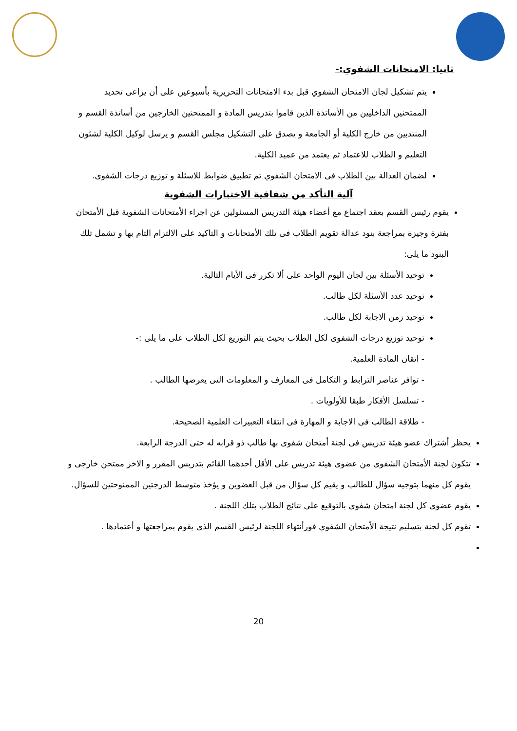ثانيا: الامتحانات الشفوي:-
يتم تشكيل لجان الامتحان الشفوي قبل بدء الامتحانات التحريرية بأسبوعين على أن يراعى تحديد الممتحنين الداخليين من الأساتذة الذين قاموا بتدريس المادة و الممتحنين الخارجين من أساتذة القسم و المنتدبين من خارج الكلية أو الجامعة و يصدق على التشكيل مجلس القسم و يرسل لوكيل الكلية لشئون التعليم و الطلاب للاعتماد ثم يعتمد من عميد الكلية.
لضمان العدالة بين الطلاب فى الامتحان الشفوي تم تطبيق ضوابط للاسئلة و توزيع درجات الشفوى.
آلية التأكد من شفافية الاختبارات الشفوية
يقوم رئيس القسم بعقد اجتماع مع أعضاء هيئة التدريس المسئولين عن اجراء الأمتحانات الشفوية قبل الأمتحان بفترة وجيزة بمراجعة بنود عدالة تقويم الطلاب فى تلك الأمتحانات و التاكيد على الالتزام التام بها و تشمل تلك البنود ما يلى:
توحيد الأسئلة بين لجان اليوم الواحد على ألا تكرر فى الأيام التالية.
توحيد عدد الأسئلة لكل طالب.
توحيد زمن الاجابة لكل طالب.
توحيد توزيع درجات الشفوى لكل الطلاب بحيث يتم التوزيع لكل الطلاب على ما يلى :-
- اتقان المادة العلمية.
- توافر عناصر الترابط و التكامل فى المعارف و المعلومات التى يعرضها الطالب .
- تسلسل الأفكار طبقا للأولويات .
- طلاقة الطالب فى الاجابة و المهارة فى انتقاء التعبيرات العلمية الصحيحة.
يحظر أشتراك عضو هيئة تدريس فى لجنة أمتحان شفوى بها طالب ذو قرابه له حتى الدرجة الرابعة.
تتكون لجنة الأمتحان الشفوى من عضوى هيئة تدريس على الأقل أحدهما القائم بتدريس المقرر و الاخر ممتحن خارجى و يقوم كل منهما بتوجيه سؤال للطالب و يقيم كل سؤال من قبل العضوين و يؤخذ متوسط الدرجتين الممنوحتين للسؤال.
يقوم عضوى كل لجنة امتحان شفوى بالتوقيع على نتائج الطلاب بتلك اللجنة .
تقوم كل لجنة بتسليم نتيجة الأمتحان الشفوي فورأنتهاء اللجنة لرئيس القسم الذى يقوم بمراجعتها و أعتمادها .
20